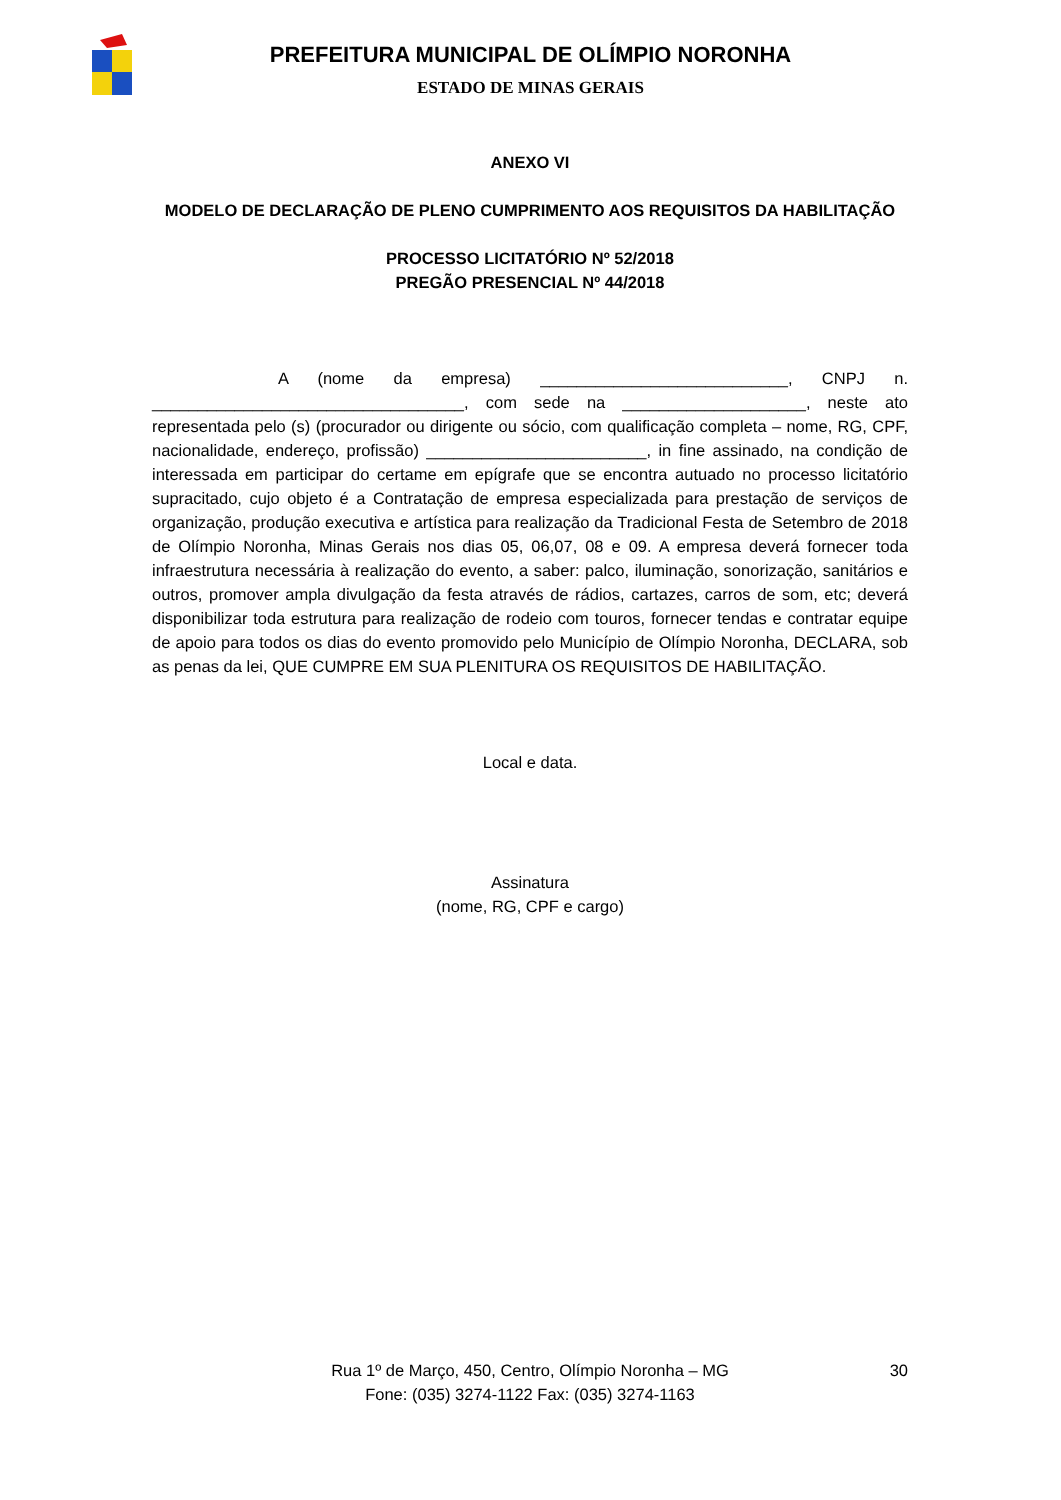PREFEITURA MUNICIPAL DE OLÍMPIO NORONHA
ESTADO DE MINAS GERAIS
ANEXO VI
MODELO DE DECLARAÇÃO DE PLENO CUMPRIMENTO AOS REQUISITOS DA HABILITAÇÃO
PROCESSO LICITATÓRIO Nº 52/2018
PREGÃO PRESENCIAL Nº 44/2018
A (nome da empresa) ___________________________, CNPJ n. __________________________________, com sede na ____________________, neste ato representada pelo (s) (procurador ou dirigente ou sócio, com qualificação completa – nome, RG, CPF, nacionalidade, endereço, profissão) ________________________, in fine assinado, na condição de interessada em participar do certame em epígrafe que se encontra autuado no processo licitatório supracitado, cujo objeto é a Contratação de empresa especializada para prestação de serviços de organização, produção executiva e artística para realização da Tradicional Festa de Setembro de 2018 de Olímpio Noronha, Minas Gerais nos dias 05, 06,07, 08 e 09. A empresa deverá fornecer toda infraestrutura necessária à realização do evento, a saber: palco, iluminação, sonorização, sanitários e outros, promover ampla divulgação da festa através de rádios, cartazes, carros de som, etc; deverá disponibilizar toda estrutura para realização de rodeio com touros, fornecer tendas e contratar equipe de apoio para todos os dias do evento promovido pelo Município de Olímpio Noronha, DECLARA, sob as penas da lei, QUE CUMPRE EM SUA PLENITURA OS REQUISITOS DE HABILITAÇÃO.
Local e data.
Assinatura
(nome, RG, CPF e cargo)
30 Rua 1º de Março, 450, Centro, Olímpio Noronha – MG
Fone: (035) 3274-1122 Fax: (035) 3274-1163